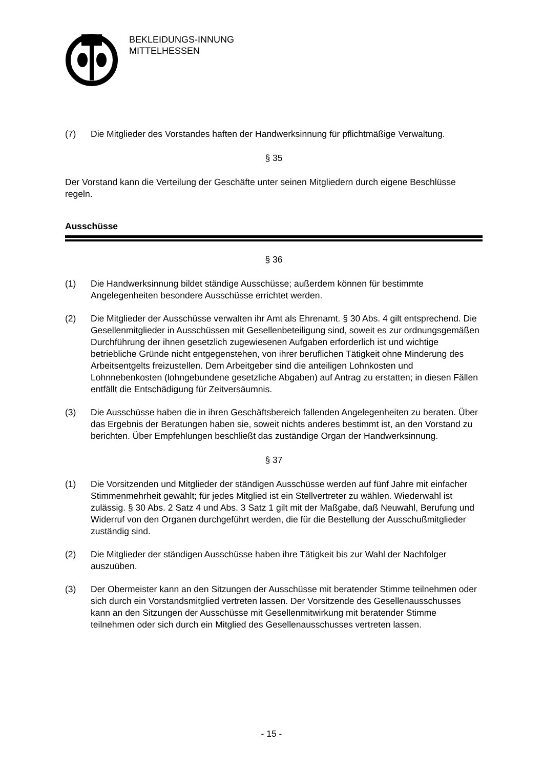BEKLEIDUNGS-INNUNG
MITTELHESSEN
(7) Die Mitglieder des Vorstandes haften der Handwerksinnung für pflichtmäßige Verwaltung.
§ 35
Der Vorstand kann die Verteilung der Geschäfte unter seinen Mitgliedern durch eigene Beschlüsse regeln.
Ausschüsse
§ 36
(1) Die Handwerksinnung bildet ständige Ausschüsse; außerdem können für bestimmte Angelegenheiten besondere Ausschüsse errichtet werden.
(2) Die Mitglieder der Ausschüsse verwalten ihr Amt als Ehrenamt. § 30 Abs. 4 gilt entsprechend. Die Gesellenmitglieder in Ausschüssen mit Gesellenbeteiligung sind, soweit es zur ordnungsgemäßen Durchführung der ihnen gesetzlich zugewiesenen Aufgaben erforderlich ist und wichtige betriebliche Gründe nicht entgegenstehen, von ihrer beruflichen Tätigkeit ohne Minderung des Arbeitsentgelts freizustellen. Dem Arbeitgeber sind die anteiligen Lohnkosten und Lohnnebenkosten (lohngebundene gesetzliche Abgaben) auf Antrag zu erstatten; in diesen Fällen entfällt die Entschädigung für Zeitversäumnis.
(3) Die Ausschüsse haben die in ihren Geschäftsbereich fallenden Angelegenheiten zu beraten. Über das Ergebnis der Beratungen haben sie, soweit nichts anderes bestimmt ist, an den Vorstand zu berichten. Über Empfehlungen beschließt das zuständige Organ der Handwerksinnung.
§ 37
(1) Die Vorsitzenden und Mitglieder der ständigen Ausschüsse werden auf fünf Jahre mit einfacher Stimmenmehrheit gewählt; für jedes Mitglied ist ein Stellvertreter zu wählen. Wiederwahl ist zulässig. § 30 Abs. 2 Satz 4 und Abs. 3 Satz 1 gilt mit der Maßgabe, daß Neuwahl, Berufung und Widerruf von den Organen durchgeführt werden, die für die Bestellung der Ausschußmitglieder zuständig sind.
(2) Die Mitglieder der ständigen Ausschüsse haben ihre Tätigkeit bis zur Wahl der Nachfolger auszuüben.
(3) Der Obermeister kann an den Sitzungen der Ausschüsse mit beratender Stimme teilnehmen oder sich durch ein Vorstandsmitglied vertreten lassen. Der Vorsitzende des Gesellenausschusses kann an den Sitzungen der Ausschüsse mit Gesellenmitwirkung mit beratender Stimme teilnehmen oder sich durch ein Mitglied des Gesellenausschusses vertreten lassen.
- 15 -